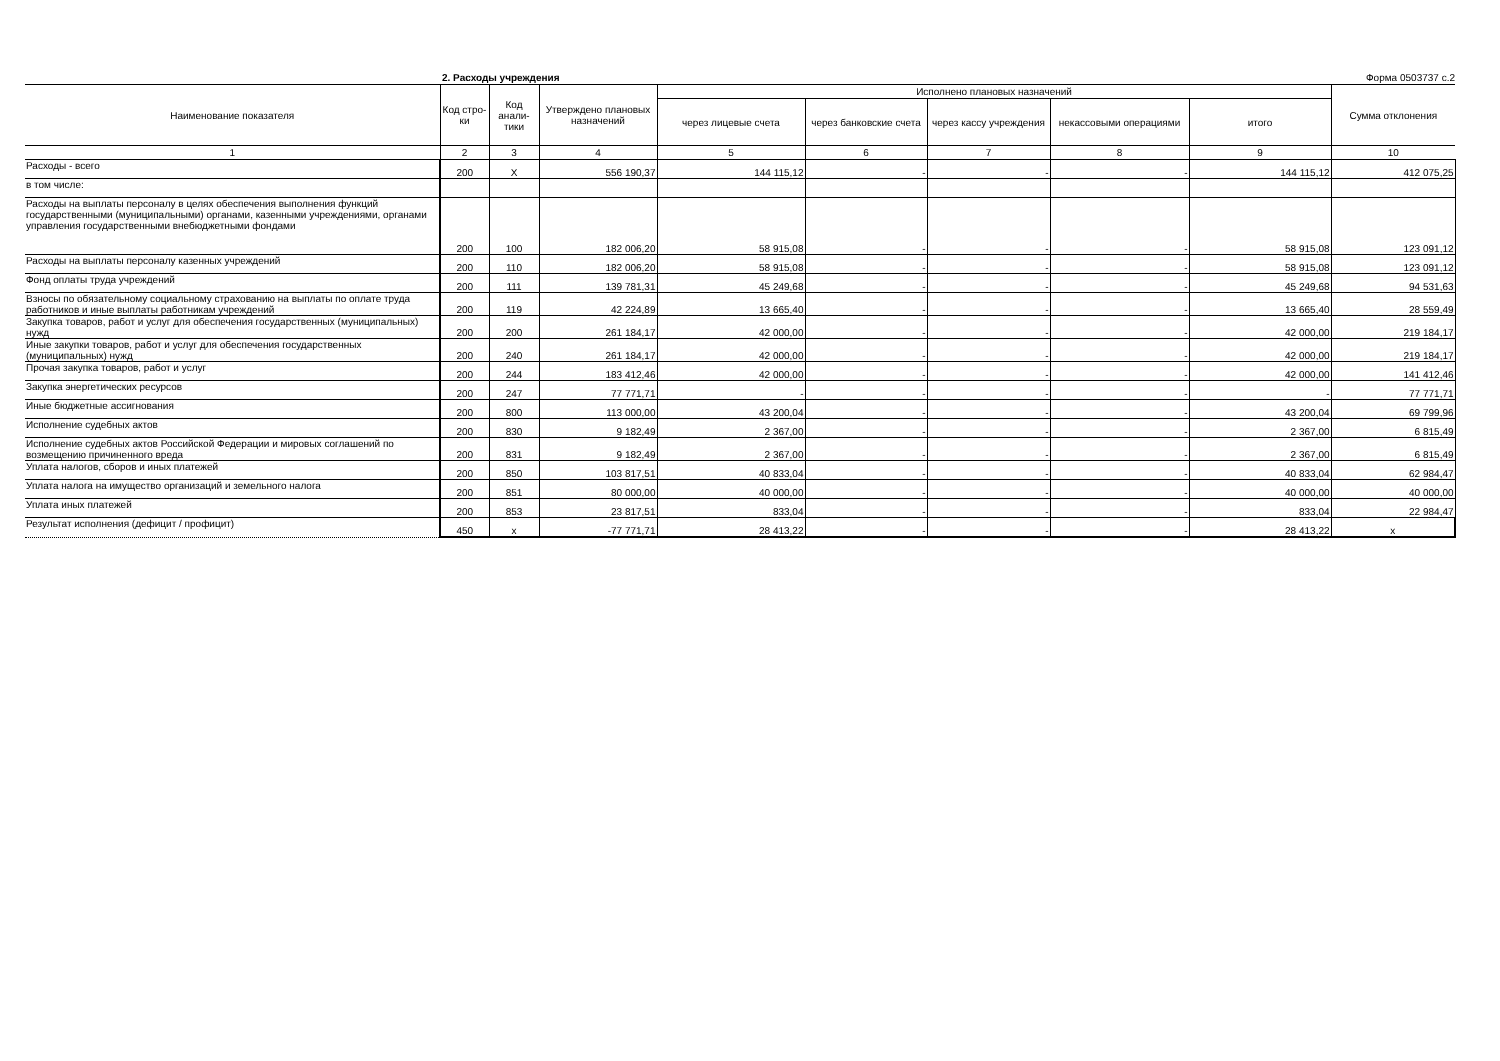2. Расходы учреждения Форма 0503737 с.2
| Наименование показателя | Код стро-ки | Код анали-тики | Утверждено плановых назначений | Исполнено плановых назначений | | | | | Сумма отклонения |
| --- | --- | --- | --- | --- | --- | --- | --- | --- | --- |
| | | | | через лицевые счета | через банковские счета | через кассу учреждения | некассовыми операциями | итого | |
| 1 | 2 | 3 | 4 | 5 | 6 | 7 | 8 | 9 | 10 |
| Расходы - всего | 200 | X | 556 190,37 | 144 115,12 | - | - | - | 144 115,12 | 412 075,25 |
| в том числе: | | | | | | | | | |
| Расходы на выплаты персоналу в целях обеспечения выполнения функций государственными (муниципальными) органами, казенными учреждениями, органами управления государственными внебюджетными фондами | 200 | 100 | 182 006,20 | 58 915,08 | - | - | - | 58 915,08 | 123 091,12 |
| Расходы на выплаты персоналу казенных учреждений | 200 | 110 | 182 006,20 | 58 915,08 | - | - | - | 58 915,08 | 123 091,12 |
| Фонд оплаты труда учреждений | 200 | 111 | 139 781,31 | 45 249,68 | - | - | - | 45 249,68 | 94 531,63 |
| Взносы по обязательному социальному страхованию на выплаты по оплате труда работников и иные выплаты работникам учреждений | 200 | 119 | 42 224,89 | 13 665,40 | - | - | - | 13 665,40 | 28 559,49 |
| Закупка товаров, работ и услуг для обеспечения государственных (муниципальных) нужд | 200 | 200 | 261 184,17 | 42 000,00 | - | - | - | 42 000,00 | 219 184,17 |
| Иные закупки товаров, работ и услуг для обеспечения государственных (муниципальных) нужд | 200 | 240 | 261 184,17 | 42 000,00 | - | - | - | 42 000,00 | 219 184,17 |
| Прочая закупка товаров, работ и услуг | 200 | 244 | 183 412,46 | 42 000,00 | - | - | - | 42 000,00 | 141 412,46 |
| Закупка энергетических ресурсов | 200 | 247 | 77 771,71 | - | - | - | - | - | 77 771,71 |
| Иные бюджетные ассигнования | 200 | 800 | 113 000,00 | 43 200,04 | - | - | - | 43 200,04 | 69 799,96 |
| Исполнение судебных актов | 200 | 830 | 9 182,49 | 2 367,00 | - | - | - | 2 367,00 | 6 815,49 |
| Исполнение судебных актов Российской Федерации и мировых соглашений по возмещению причиненного вреда | 200 | 831 | 9 182,49 | 2 367,00 | - | - | - | 2 367,00 | 6 815,49 |
| Уплата налогов, сборов и иных платежей | 200 | 850 | 103 817,51 | 40 833,04 | - | - | - | 40 833,04 | 62 984,47 |
| Уплата налога на имущество организаций и земельного налога | 200 | 851 | 80 000,00 | 40 000,00 | - | - | - | 40 000,00 | 40 000,00 |
| Уплата иных платежей | 200 | 853 | 23 817,51 | 833,04 | - | - | - | 833,04 | 22 984,47 |
| Результат исполнения (дефицит / профицит) | 450 | x | -77 771,71 | 28 413,22 | - | - | - | 28 413,22 | x |